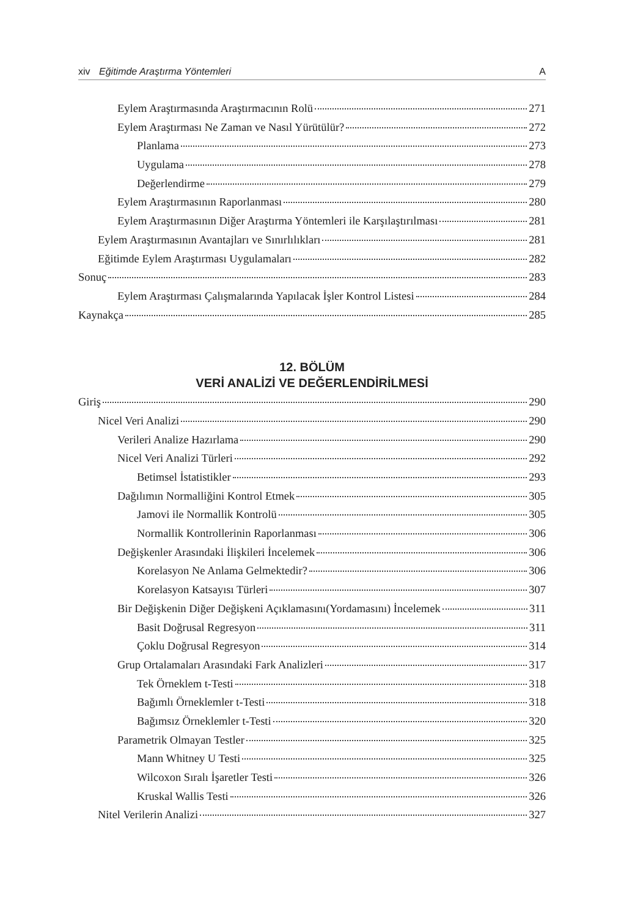xiv Eğitimde Araştırma Yöntemleri A
Eylem Araştırmasında Araştırmacının Rolü 271
Eylem Araştırması Ne Zaman ve Nasıl Yürütülür? 272
Planlama 273
Uygulama 278
Değerlendirme 279
Eylem Araştırmasının Raporlanması 280
Eylem Araştırmasının Diğer Araştırma Yöntemleri ile Karşılaştırılması 281
Eylem Araştırmasının Avantajları ve Sınırlılıkları 281
Eğitimde Eylem Araştırması Uygulamaları 282
Sonuç 283
Eylem Araştırması Çalışmalarında Yapılacak İşler Kontrol Listesi 284
Kaynakça 285
12. BÖLÜM
VERİ ANALİZİ VE DEĞERLENDİRİLMESİ
Giriş 290
Nicel Veri Analizi 290
Verileri Analize Hazırlama 290
Nicel Veri Analizi Türleri 292
Betimsel İstatistikler 293
Dağılımın Normalliğini Kontrol Etmek 305
Jamovi ile Normallik Kontrolü 305
Normallik Kontrollerinin Raporlanması 306
Değişkenler Arasındaki İlişkileri İncelemek 306
Korelasyon Ne Anlama Gelmektedir? 306
Korelasyon Katsayısı Türleri 307
Bir Değişkenin Diğer Değişkeni Açıklamasını(Yordamasını) İncelemek 311
Basit Doğrusal Regresyon 311
Çoklu Doğrusal Regresyon 314
Grup Ortalamaları Arasındaki Fark Analizleri 317
Tek Örneklem t-Testi 318
Bağımlı Örneklemler t-Testi 318
Bağımsız Örneklemler t-Testi 320
Parametrik Olmayan Testler 325
Mann Whitney U Testi 325
Wilcoxon Sıralı İşaretler Testi 326
Kruskal Wallis Testi 326
Nitel Verilerin Analizi 327